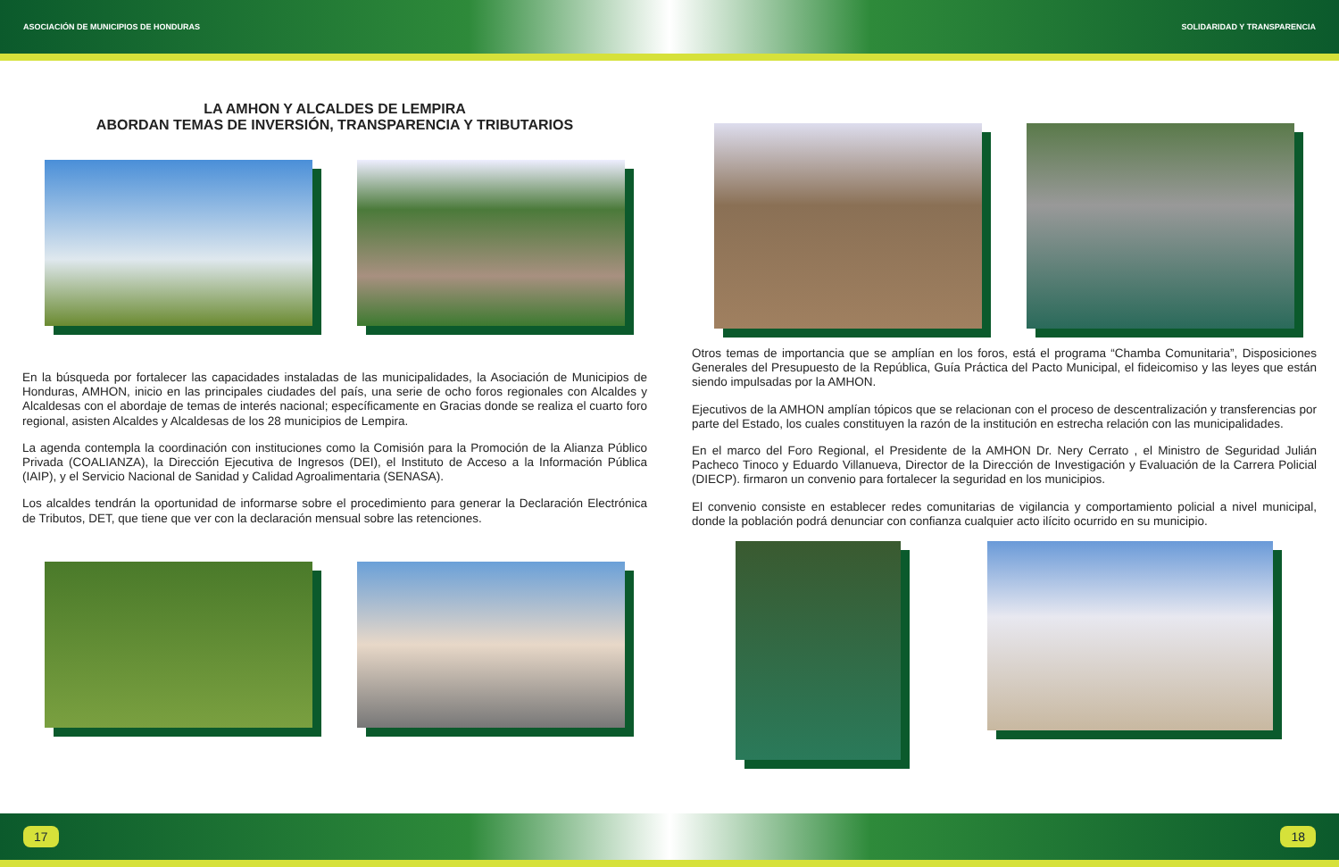ASOCIACIÓN DE MUNICIPIOS DE HONDURAS SOLIDARIDAD Y TRANSPARENCIA
LA AMHON Y ALCALDES DE LEMPIRA
ABORDAN TEMAS DE INVERSIÓN, TRANSPARENCIA Y TRIBUTARIOS
En la búsqueda por fortalecer las capacidades instaladas de las municipalidades, la Asociación de Municipios de Honduras, AMHON, inicio en las principales ciudades del país, una serie de ocho foros regionales con Alcaldes y Alcaldesas con el abordaje de temas de interés nacional; específicamente en Gracias donde se realiza el cuarto foro regional, asisten Alcaldes y Alcaldesas de los 28 municipios de Lempira.
La agenda contempla la coordinación con instituciones como la Comisión para la Promoción de la Alianza Público Privada (COALIANZA), la Dirección Ejecutiva de Ingresos (DEI), el Instituto de Acceso a la Información Pública (IAIP), y el Servicio Nacional de Sanidad y Calidad Agroalimentaria (SENASA).
Los alcaldes tendrán la oportunidad de informarse sobre el procedimiento para generar la Declaración Electrónica de Tributos, DET, que tiene que ver con la declaración mensual sobre las retenciones.
Otros temas de importancia que se amplían en los foros, está el programa “Chamba Comunitaria”, Disposiciones Generales del Presupuesto de la República, Guía Práctica del Pacto Municipal, el fideicomiso y las leyes que están siendo impulsadas por la AMHON.
Ejecutivos de la AMHON amplían tópicos que se relacionan con el proceso de descentralización y transferencias por parte del Estado, los cuales constituyen la razón de la institución en estrecha relación con las municipalidades.
En el marco del Foro Regional, el Presidente de la AMHON Dr. Nery Cerrato , el Ministro de Seguridad Julián Pacheco Tinoco y Eduardo Villanueva, Director de la Dirección de Investigación y Evaluación de la Carrera Policial (DIECP). firmaron un convenio para fortalecer la seguridad en los municipios.
El convenio consiste en establecer redes comunitarias de vigilancia y comportamiento policial a nivel municipal, donde la población podrá denunciar con confianza cualquier acto ilícito ocurrido en su municipio.
17 18